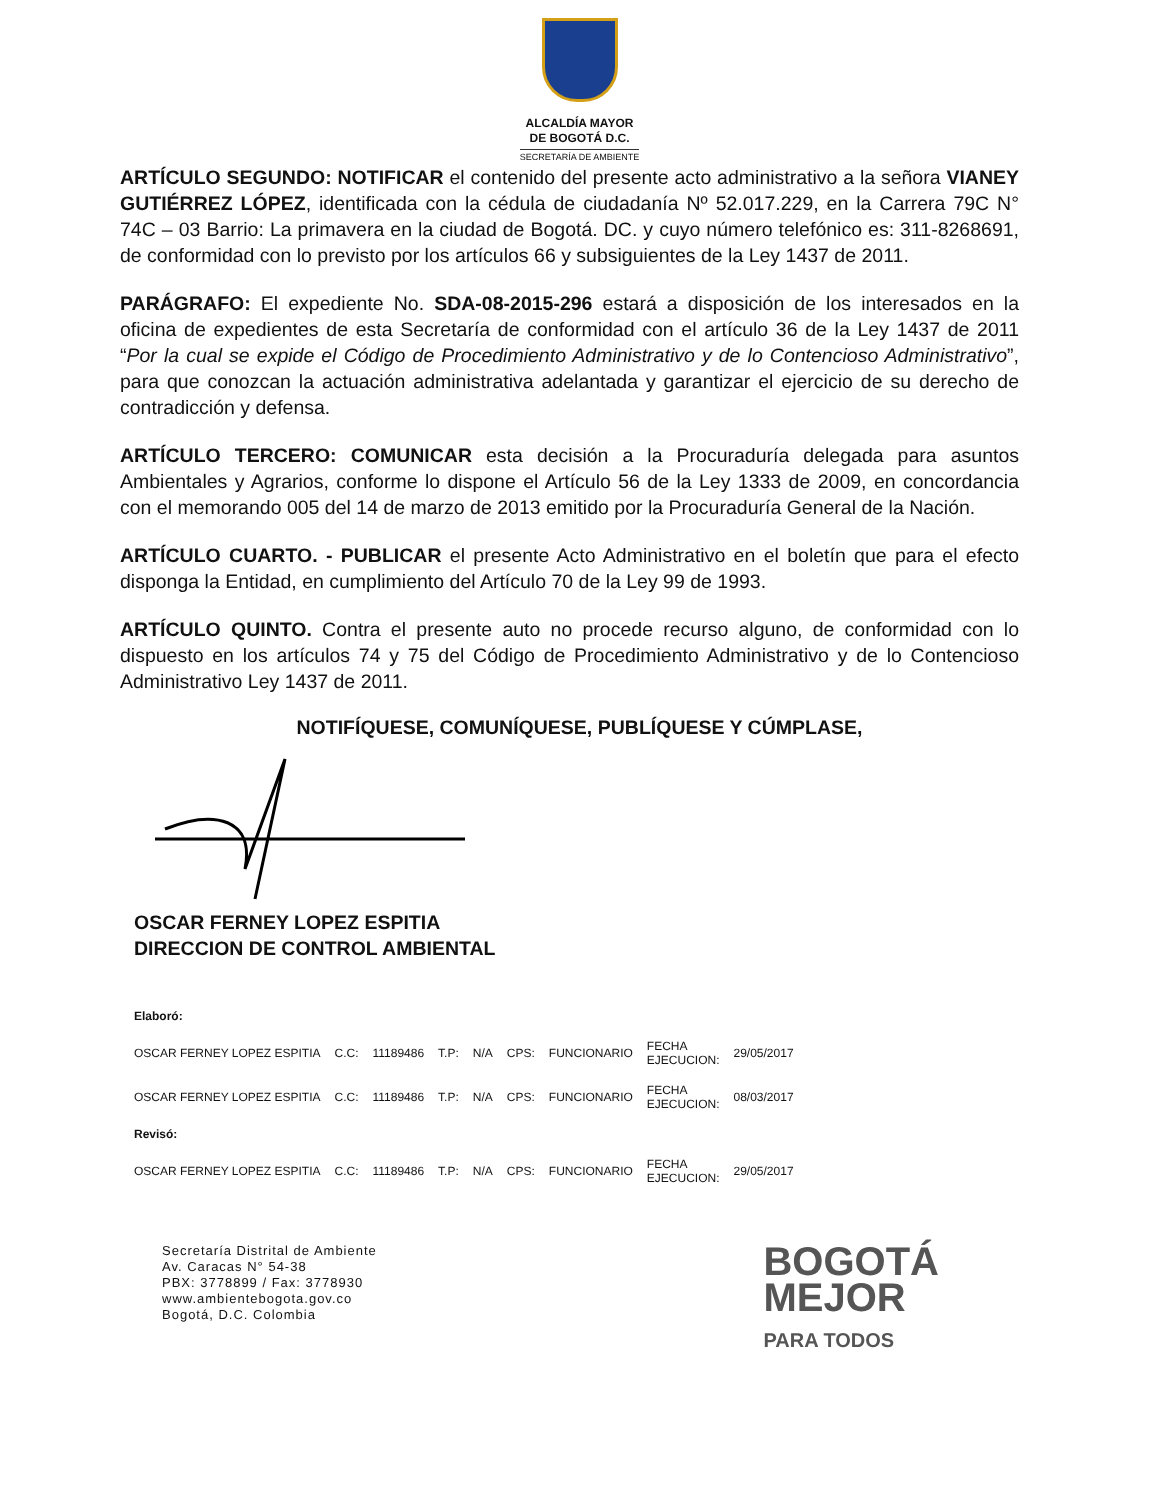ALCALDÍA MAYOR
DE BOGOTÁ D.C.
SECRETARÍA DE AMBIENTE
ARTÍCULO SEGUNDO: NOTIFICAR el contenido del presente acto administrativo a la señora VIANEY GUTIÉRREZ LÓPEZ, identificada con la cédula de ciudadanía Nº 52.017.229, en la Carrera 79C N° 74C – 03 Barrio: La primavera en la ciudad de Bogotá. DC. y cuyo número telefónico es: 311-8268691, de conformidad con lo previsto por los artículos 66 y subsiguientes de la Ley 1437 de 2011.
PARÁGRAFO: El expediente No. SDA-08-2015-296 estará a disposición de los interesados en la oficina de expedientes de esta Secretaría de conformidad con el artículo 36 de la Ley 1437 de 2011 “Por la cual se expide el Código de Procedimiento Administrativo y de lo Contencioso Administrativo”, para que conozcan la actuación administrativa adelantada y garantizar el ejercicio de su derecho de contradicción y defensa.
ARTÍCULO TERCERO: COMUNICAR esta decisión a la Procuraduría delegada para asuntos Ambientales y Agrarios, conforme lo dispone el Artículo 56 de la Ley 1333 de 2009, en concordancia con el memorando 005 del 14 de marzo de 2013 emitido por la Procuraduría General de la Nación.
ARTÍCULO CUARTO. - PUBLICAR el presente Acto Administrativo en el boletín que para el efecto disponga la Entidad, en cumplimiento del Artículo 70 de la Ley 99 de 1993.
ARTÍCULO QUINTO. Contra el presente auto no procede recurso alguno, de conformidad con lo dispuesto en los artículos 74 y 75 del Código de Procedimiento Administrativo y de lo Contencioso Administrativo Ley 1437 de 2011.
NOTIFÍQUESE, COMUNÍQUESE, PUBLÍQUESE Y CÚMPLASE,
OSCAR FERNEY LOPEZ ESPITIA
DIRECCION DE CONTROL AMBIENTAL
| Elaboró: | | | | | | | | |
| OSCAR FERNEY LOPEZ ESPITIA | C.C: | 11189486 | T.P: | N/A | CPS: | FUNCIONARIO | FECHA EJECUCION: | 29/05/2017 |
| OSCAR FERNEY LOPEZ ESPITIA | C.C: | 11189486 | T.P: | N/A | CPS: | FUNCIONARIO | FECHA EJECUCION: | 08/03/2017 |
| Revisó: | | | | | | | | |
| OSCAR FERNEY LOPEZ ESPITIA | C.C: | 11189486 | T.P: | N/A | CPS: | FUNCIONARIO | FECHA EJECUCION: | 29/05/2017 |
Secretaría Distrital de Ambiente
Av. Caracas N° 54-38
PBX: 3778899 / Fax: 3778930
www.ambientebogota.gov.co
Bogotá, D.C. Colombia
BOGOTÁ
MEJOR
PARA TODOS